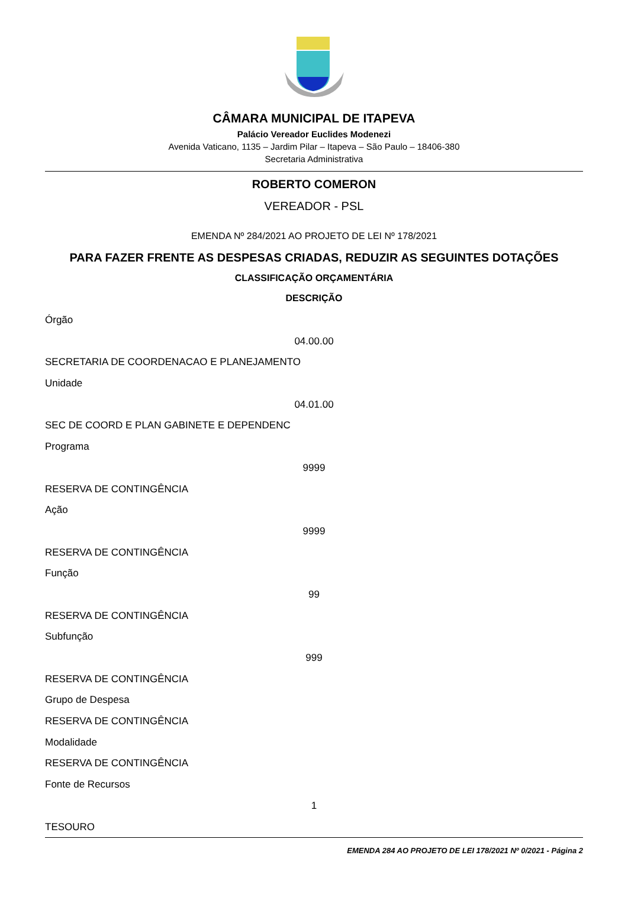CÂMARA MUNICIPAL DE ITAPEVA
Palácio Vereador Euclides Modenezi
Avenida Vaticano, 1135 – Jardim Pilar – Itapeva – São Paulo – 18406-380
Secretaria Administrativa
ROBERTO COMERON
VEREADOR - PSL
EMENDA Nº 284/2021 AO PROJETO DE LEI Nº 178/2021
PARA FAZER FRENTE AS DESPESAS CRIADAS, REDUZIR AS SEGUINTES DOTAÇÕES
CLASSIFICAÇÃO ORÇAMENTÁRIA
DESCRIÇÃO
Órgão
04.00.00
SECRETARIA DE COORDENACAO E PLANEJAMENTO
Unidade
04.01.00
SEC DE COORD E PLAN GABINETE E DEPENDENC
Programa
9999
RESERVA DE CONTINGÊNCIA
Ação
9999
RESERVA DE CONTINGÊNCIA
Função
99
RESERVA DE CONTINGÊNCIA
Subfunção
999
RESERVA DE CONTINGÊNCIA
Grupo de Despesa
RESERVA DE CONTINGÊNCIA
Modalidade
RESERVA DE CONTINGÊNCIA
Fonte de Recursos
1
TESOURO
EMENDA 284 AO PROJETO DE LEI 178/2021 Nº 0/2021 - Página 2